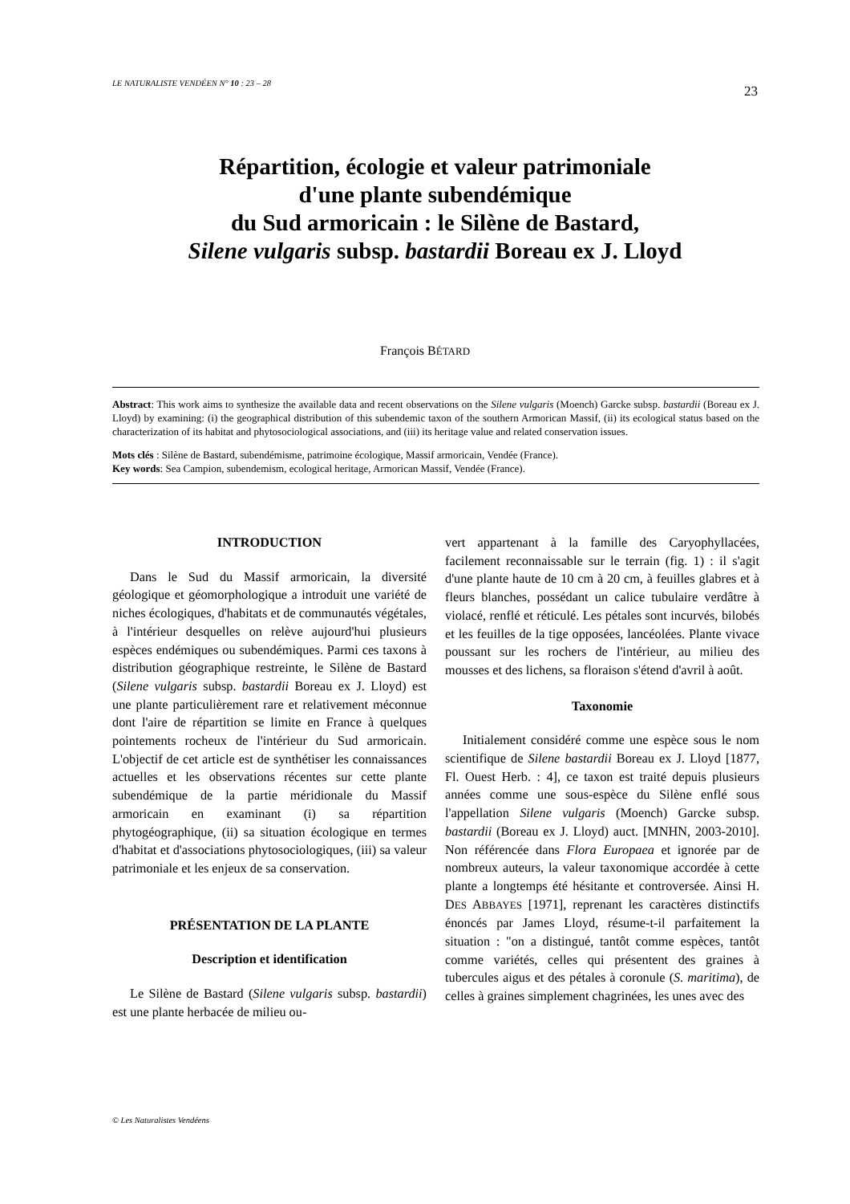LE NATURALISTE VENDÉEN N° 10 : 23 – 28 23
Répartition, écologie et valeur patrimoniale
d'une plante subendémique
du Sud armoricain : le Silène de Bastard,
Silene vulgaris subsp. bastardii Boreau ex J. Lloyd
François BÉTARD
Abstract: This work aims to synthesize the available data and recent observations on the Silene vulgaris (Moench) Garcke subsp. bastardii (Boreau ex J. Lloyd) by examining: (i) the geographical distribution of this subendemic taxon of the southern Armorican Massif, (ii) its ecological status based on the characterization of its habitat and phytosociological associations, and (iii) its heritage value and related conservation issues.
Mots clés : Silène de Bastard, subendémisme, patrimoine écologique, Massif armoricain, Vendée (France).
Key words: Sea Campion, subendemism, ecological heritage, Armorican Massif, Vendée (France).
INTRODUCTION
Dans le Sud du Massif armoricain, la diversité géologique et géomorphologique a introduit une variété de niches écologiques, d'habitats et de communautés végétales, à l'intérieur desquelles on relève aujourd'hui plusieurs espèces endémiques ou subendémiques. Parmi ces taxons à distribution géographique restreinte, le Silène de Bastard (Silene vulgaris subsp. bastardii Boreau ex J. Lloyd) est une plante particulièrement rare et relativement méconnue dont l'aire de répartition se limite en France à quelques pointements rocheux de l'intérieur du Sud armoricain. L'objectif de cet article est de synthétiser les connaissances actuelles et les observations récentes sur cette plante subendémique de la partie méridionale du Massif armoricain en examinant (i) sa répartition phytogéographique, (ii) sa situation écologique en termes d'habitat et d'associations phytosociologiques, (iii) sa valeur patrimoniale et les enjeux de sa conservation.
PRÉSENTATION DE LA PLANTE
Description et identification
Le Silène de Bastard (Silene vulgaris subsp. bastardii) est une plante herbacée de milieu ou-
vert appartenant à la famille des Caryophyllacées, facilement reconnaissable sur le terrain (fig. 1) : il s'agit d'une plante haute de 10 cm à 20 cm, à feuilles glabres et à fleurs blanches, possédant un calice tubulaire verdâtre à violacé, renflé et réticulé. Les pétales sont incurvés, bilobés et les feuilles de la tige opposées, lancéolées. Plante vivace poussant sur les rochers de l'intérieur, au milieu des mousses et des lichens, sa floraison s'étend d'avril à août.
Taxonomie
Initialement considéré comme une espèce sous le nom scientifique de Silene bastardii Boreau ex J. Lloyd [1877, Fl. Ouest Herb. : 4], ce taxon est traité depuis plusieurs années comme une sous-espèce du Silène enflé sous l'appellation Silene vulgaris (Moench) Garcke subsp. bastardii (Boreau ex J. Lloyd) auct. [MNHN, 2003-2010]. Non référencée dans Flora Europaea et ignorée par de nombreux auteurs, la valeur taxonomique accordée à cette plante a longtemps été hésitante et controversée. Ainsi H. DES ABBAYES [1971], reprenant les caractères distinctifs énoncés par James Lloyd, résume-t-il parfaitement la situation : "on a distingué, tantôt comme espèces, tantôt comme variétés, celles qui présentent des graines à tubercules aigus et des pétales à coronule (S. maritima), de celles à graines simplement chagrinées, les unes avec des
© Les Naturalistes Vendéens